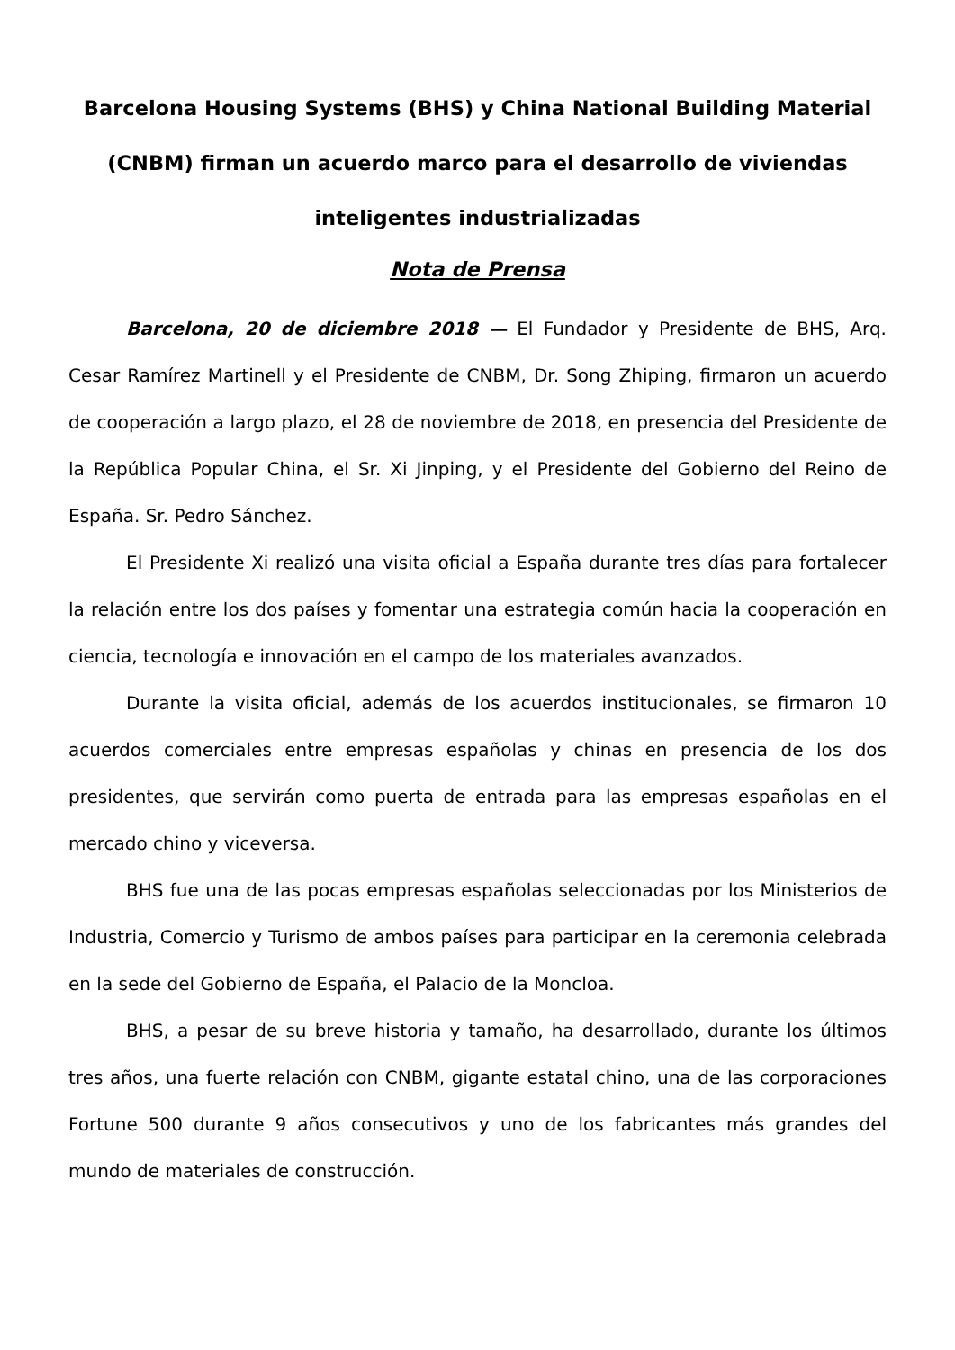Barcelona Housing Systems (BHS) y China National Building Material (CNBM) firman un acuerdo marco para el desarrollo de viviendas inteligentes industrializadas
Nota de Prensa
Barcelona, 20 de diciembre 2018 — El Fundador y Presidente de BHS, Arq. Cesar Ramírez Martinell y el Presidente de CNBM, Dr. Song Zhiping, firmaron un acuerdo de cooperación a largo plazo, el 28 de noviembre de 2018, en presencia del Presidente de la República Popular China, el Sr. Xi Jinping, y el Presidente del Gobierno del Reino de España. Sr. Pedro Sánchez.
El Presidente Xi realizó una visita oficial a España durante tres días para fortalecer la relación entre los dos países y fomentar una estrategia común hacia la cooperación en ciencia, tecnología e innovación en el campo de los materiales avanzados.
Durante la visita oficial, además de los acuerdos institucionales, se firmaron 10 acuerdos comerciales entre empresas españolas y chinas en presencia de los dos presidentes, que servirán como puerta de entrada para las empresas españolas en el mercado chino y viceversa.
BHS fue una de las pocas empresas españolas seleccionadas por los Ministerios de Industria, Comercio y Turismo de ambos países para participar en la ceremonia celebrada en la sede del Gobierno de España, el Palacio de la Moncloa.
BHS, a pesar de su breve historia y tamaño, ha desarrollado, durante los últimos tres años, una fuerte relación con CNBM, gigante estatal chino, una de las corporaciones Fortune 500 durante 9 años consecutivos y uno de los fabricantes más grandes del mundo de materiales de construcción.